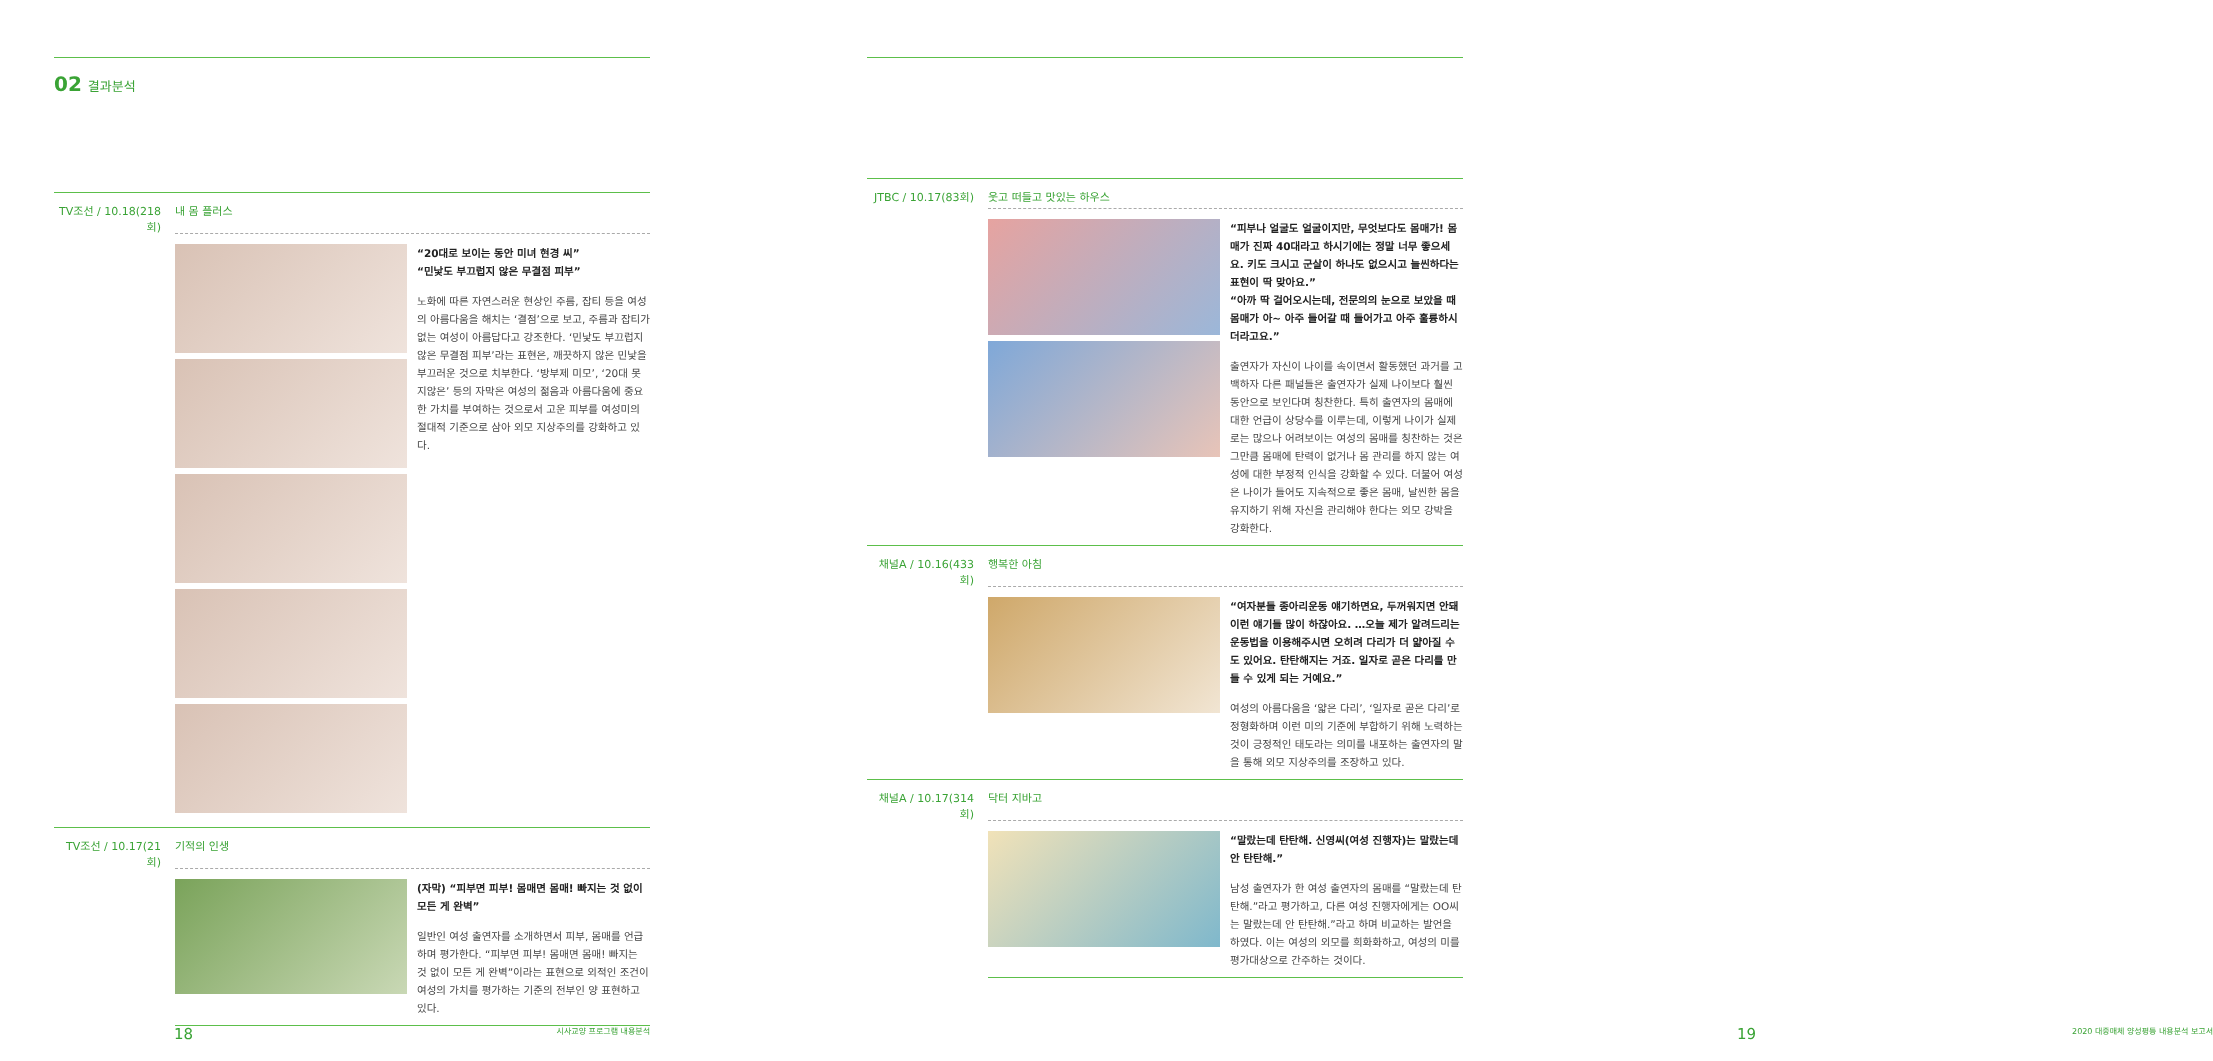02 결과분석
TV조선 / 10.18(218회) 내 몸 플러스
“20대로 보이는 동안 미녀 현경 씨”
“민낯도 부끄럽지 않은 무결점 피부”
노화에 따른 자연스러운 현상인 주름, 잡티 등을 여성의 아름다움을 해치는 ‘결점’으로 보고, 주름과 잡티가 없는 여성이 아름답다고 강조한다. ‘민낯도 부끄럽지 않은 무결점 피부’라는 표현은, 깨끗하지 않은 민낯을 부끄러운 것으로 치부한다. ‘방부제 미모’, ‘20대 못지않은’ 등의 자막은 여성의 젊음과 아름다움에 중요한 가치를 부여하는 것으로서 고운 피부를 여성미의 절대적 기준으로 삼아 외모 지상주의를 강화하고 있다.
TV조선 / 10.17(21회) 기적의 인생
(자막) “피부면 피부! 몸매면 몸매! 빠지는 것 없이 모든 게 완벽”
일반인 여성 출연자를 소개하면서 피부, 몸매를 언급하며 평가한다. “피부면 피부! 몸매면 몸매! 빠지는 것 없이 모든 게 완벽”이라는 표현으로 외적인 조건이 여성의 가치를 평가하는 기준의 전부인 양 표현하고 있다.
18 시사교양 프로그램 내용분석
JTBC / 10.17(83회) 웃고 떠들고 맛있는 하우스
“피부나 얼굴도 얼굴이지만, 무엇보다도 몸매가! 몸매가 진짜 40대라고 하시기에는 정말 너무 좋으세요. 키도 크시고 군살이 하나도 없으시고 늘씬하다는 표현이 딱 맞아요.”
“아까 딱 걸어오시는데, 전문의의 눈으로 보았을 때 몸매가 아~ 아주 들어갈 때 들어가고 아주 훌륭하시더라고요.”
출연자가 자신이 나이를 속이면서 활동했던 과거를 고백하자 다른 패널들은 출연자가 실제 나이보다 훨씬 동안으로 보인다며 칭찬한다. 특히 출연자의 몸매에 대한 언급이 상당수를 이루는데, 이렇게 나이가 실제로는 많으나 어려보이는 여성의 몸매를 칭찬하는 것은 그만큼 몸매에 탄력이 없거나 몸 관리를 하지 않는 여성에 대한 부정적 인식을 강화할 수 있다. 더불어 여성은 나이가 들어도 지속적으로 좋은 몸매, 날씬한 몸을 유지하기 위해 자신을 관리해야 한다는 외모 강박을 강화한다.
채널A / 10.16(433회) 행복한 아침
“여자분들 종아리운동 얘기하면요, 두꺼워지면 안돼 이런 얘기들 많이 하잖아요. …오늘 제가 알려드리는 운동법을 이용해주시면 오히려 다리가 더 얇아질 수도 있어요. 탄탄해지는 거죠. 일자로 곧은 다리를 만들 수 있게 되는 거예요.”
여성의 아름다움을 ‘얇은 다리’, ‘일자로 곧은 다리’로 정형화하며 이런 미의 기준에 부합하기 위해 노력하는 것이 긍정적인 태도라는 의미를 내포하는 출연자의 말을 통해 외모 지상주의를 조장하고 있다.
채널A / 10.17(314회) 닥터 지바고
“말랐는데 탄탄해. 신영씨(여성 진행자)는 말랐는데 안 탄탄해.”
남성 출연자가 한 여성 출연자의 몸매를 “말랐는데 탄탄해.”라고 평가하고, 다른 여성 진행자에게는 OO씨는 말랐는데 안 탄탄해.”라고 하며 비교하는 발언을 하였다. 이는 여성의 외모를 희화화하고, 여성의 미를 평가대상으로 간주하는 것이다.
19 2020 대중매체 양성평등 내용분석 보고서